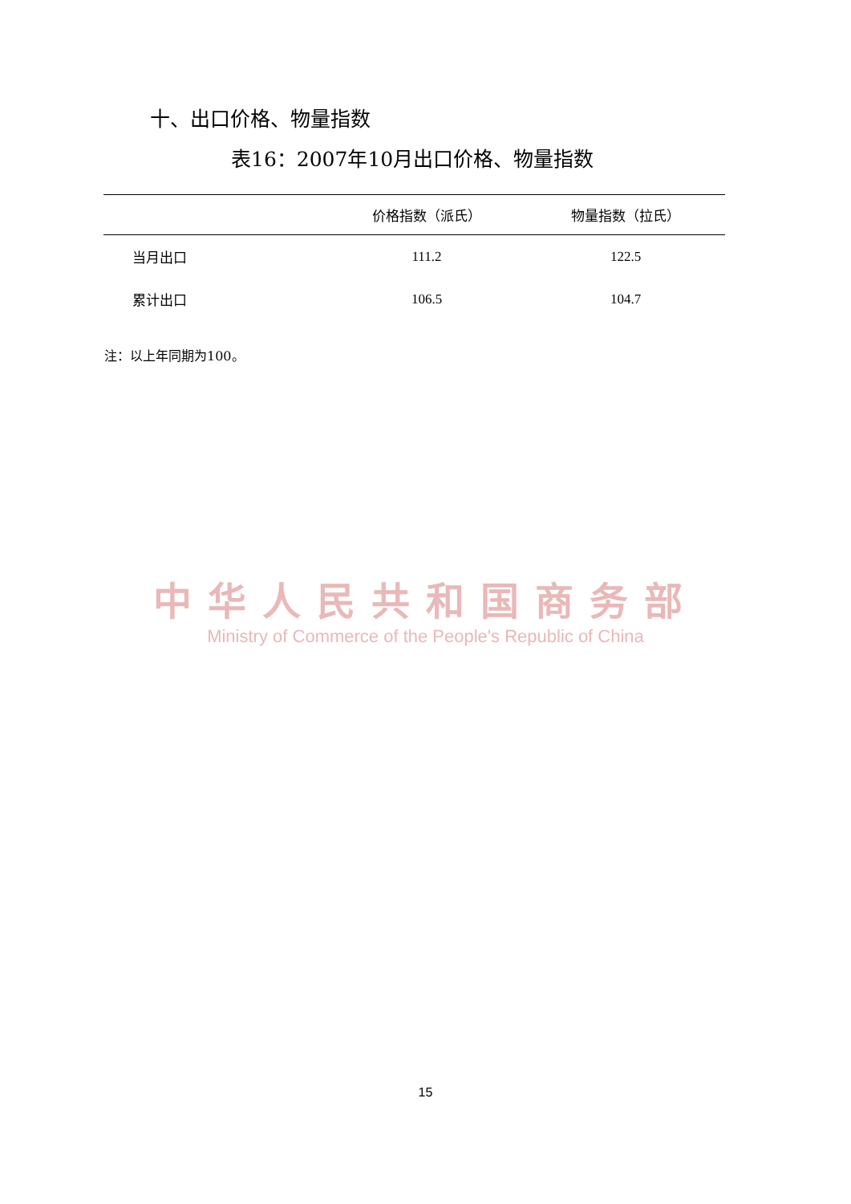十、出口价格、物量指数
表16：2007年10月出口价格、物量指数
| | 价格指数（派氏） | 物量指数（拉氏） |
| --- | --- | --- |
| 当月出口 | 111.2 | 122.5 |
| 累计出口 | 106.5 | 104.7 |
注：以上年同期为100。
中华人民共和国商务部
Ministry of Commerce of the People's Republic of China
15